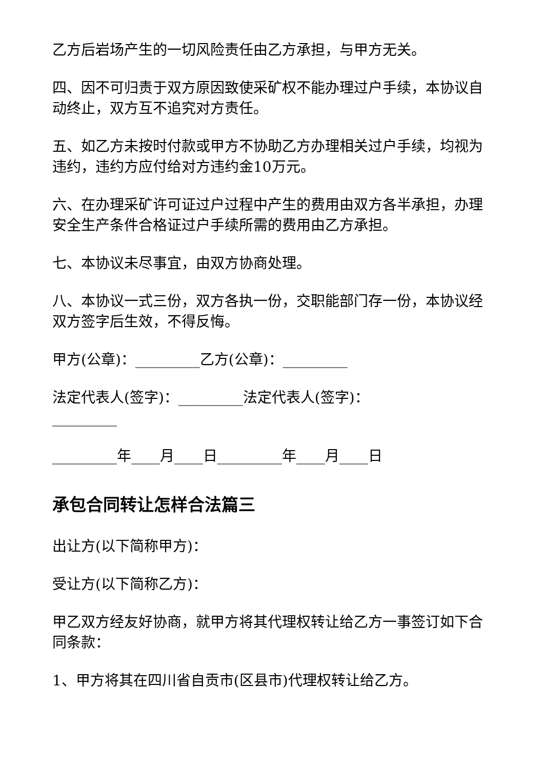乙方后岩场产生的一切风险责任由乙方承担，与甲方无关。
四、因不可归责于双方原因致使采矿权不能办理过户手续，本协议自动终止，双方互不追究对方责任。
五、如乙方未按时付款或甲方不协助乙方办理相关过户手续，均视为违约，违约方应付给对方违约金10万元。
六、在办理采矿许可证过户过程中产生的费用由双方各半承担，办理安全生产条件合格证过户手续所需的费用由乙方承担。
七、本协议未尽事宜，由双方协商处理。
八、本协议一式三份，双方各执一份，交职能部门存一份，本协议经双方签字后生效，不得反悔。
甲方(公章)：_________乙方(公章)：_________
法定代表人(签字)：_________法定代表人(签字)：_________
_________年____月____日_________年____月____日
承包合同转让怎样合法篇三
出让方(以下简称甲方)：
受让方(以下简称乙方)：
甲乙双方经友好协商，就甲方将其代理权转让给乙方一事签订如下合同条款：
1、甲方将其在四川省自贡市(区县市)代理权转让给乙方。